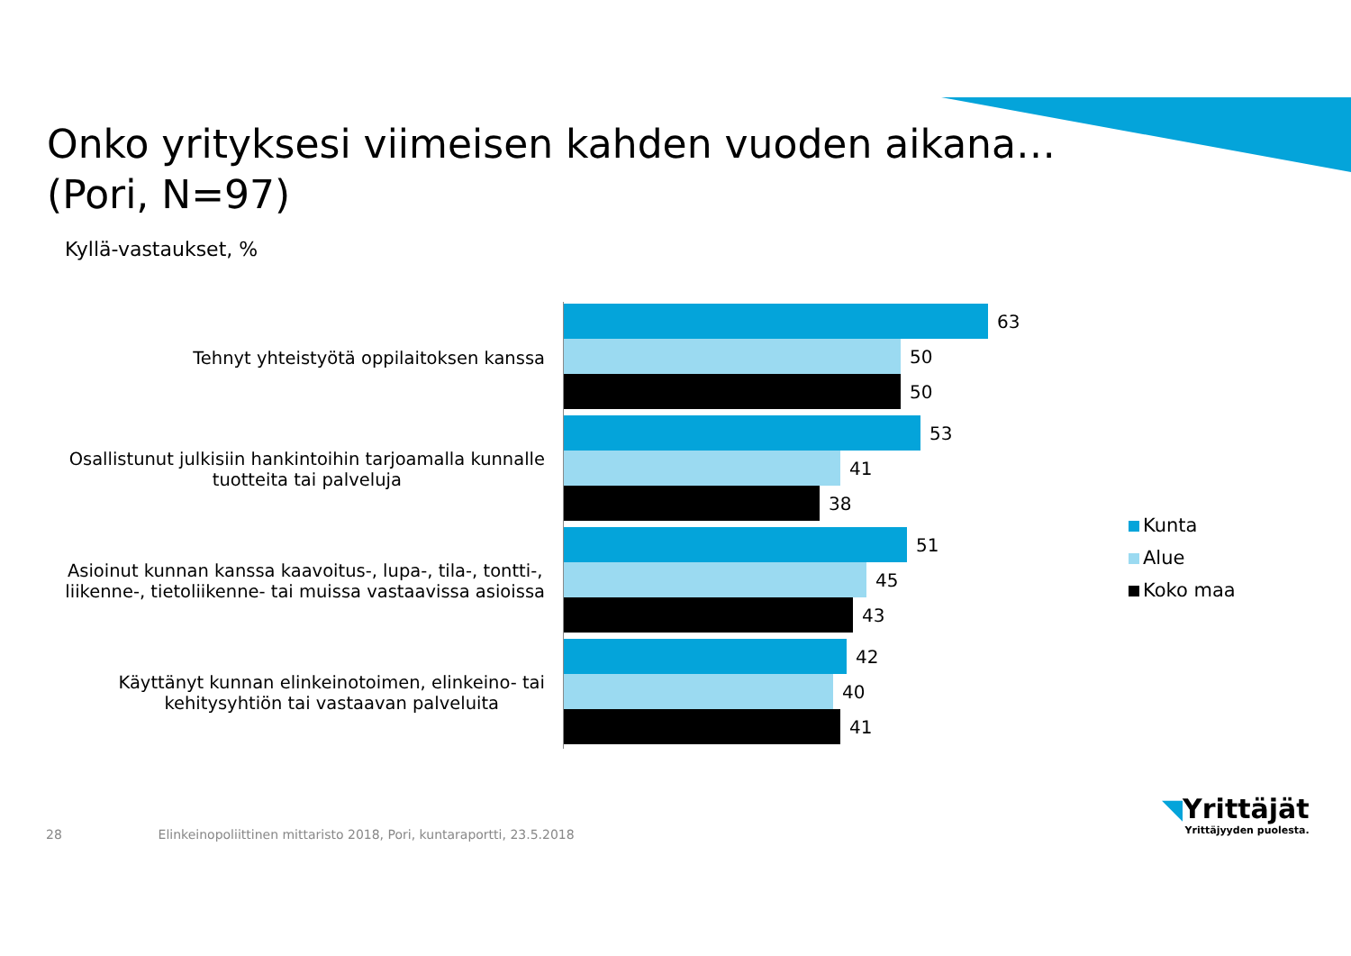Onko yrityksesi viimeisen kahden vuoden aikana…
(Pori, N=97)
Kyllä-vastaukset, %
Tehnyt yhteistyötä oppilaitoksen kanssa
63
50
50
Osallistunut julkisiin hankintoihin tarjoamalla kunnalle
tuotteita tai palveluja
53
41
38
Asioinut kunnan kanssa kaavoitus-, lupa-, tila-, tontti-,
liikenne-, tietoliikenne- tai muissa vastaavissa asioissa
51
45
43
Käyttänyt kunnan elinkeinotoimen, elinkeino- tai
kehitysyhtiön tai vastaavan palveluita
42
40
41
Kunta
Alue
Koko maa
28 Elinkeinopoliittinen mittaristo 2018, Pori, kuntaraportti, 23.5.2018
◥Yrittäjät
Yrittäjyyden puolesta.